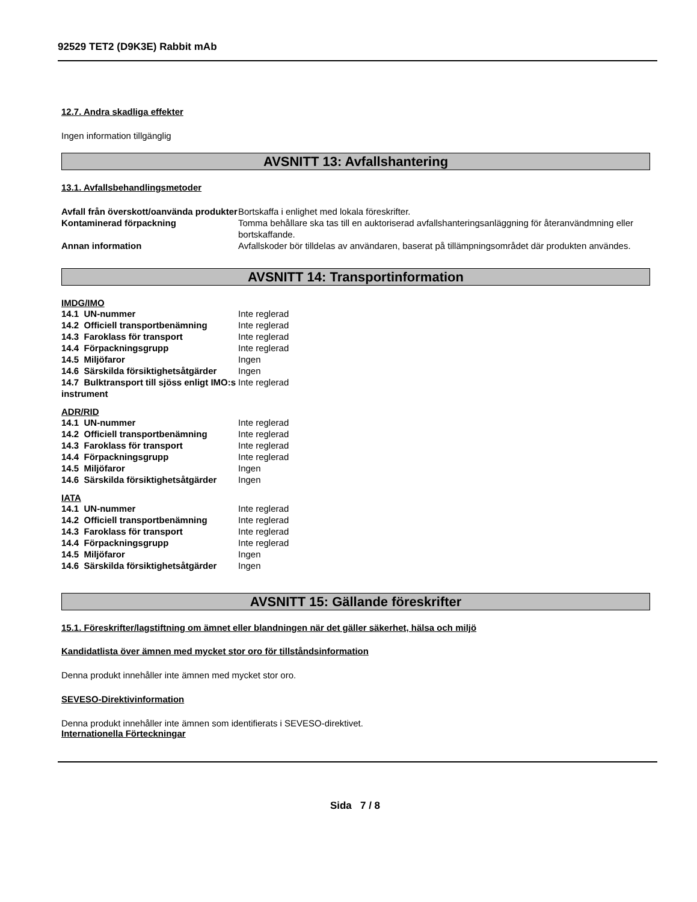92529 TET2 (D9K3E) Rabbit mAb
12.7. Andra skadliga effekter
Ingen information tillgänglig
AVSNITT 13: Avfallshantering
13.1. Avfallsbehandlingsmetoder
| Avfall från överskott/oanvända produkter | Bortskaffa i enlighet med lokala föreskrifter. |
| Kontaminerad förpackning | Tomma behållare ska tas till en auktoriserad avfallshanteringsanläggning för återanvändmning eller bortskaffande. |
| Annan information | Avfallskoder bör tilldelas av användaren, baserat på tillämpningsområdet där produkten användes. |
AVSNITT 14: Transportinformation
IMDG/IMO
| 14.1 UN-nummer | Inte reglerad |
| 14.2 Officiell transportbenämning | Inte reglerad |
| 14.3 Faroklass för transport | Inte reglerad |
| 14.4 Förpackningsgrupp | Inte reglerad |
| 14.5 Miljöfaror | Ingen |
| 14.6 Särskilda försiktighetsåtgärder | Ingen |
| 14.7 Bulktransport till sjöss enligt IMO:s instrument | Inte reglerad |
ADR/RID
| 14.1 UN-nummer | Inte reglerad |
| 14.2 Officiell transportbenämning | Inte reglerad |
| 14.3 Faroklass för transport | Inte reglerad |
| 14.4 Förpackningsgrupp | Inte reglerad |
| 14.5 Miljöfaror | Ingen |
| 14.6 Särskilda försiktighetsåtgärder | Ingen |
IATA
| 14.1 UN-nummer | Inte reglerad |
| 14.2 Officiell transportbenämning | Inte reglerad |
| 14.3 Faroklass för transport | Inte reglerad |
| 14.4 Förpackningsgrupp | Inte reglerad |
| 14.5 Miljöfaror | Ingen |
| 14.6 Särskilda försiktighetsåtgärder | Ingen |
AVSNITT 15: Gällande föreskrifter
15.1. Föreskrifter/lagstiftning om ämnet eller blandningen när det gäller säkerhet, hälsa och miljö
Kandidatlista över ämnen med mycket stor oro för tillståndsinformation
Denna produkt innehåller inte ämnen med mycket stor oro.
SEVESO-Direktivinformation
Denna produkt innehåller inte ämnen som identifierats i SEVESO-direktivet.
Internationella Förteckningar
Sida 7 / 8